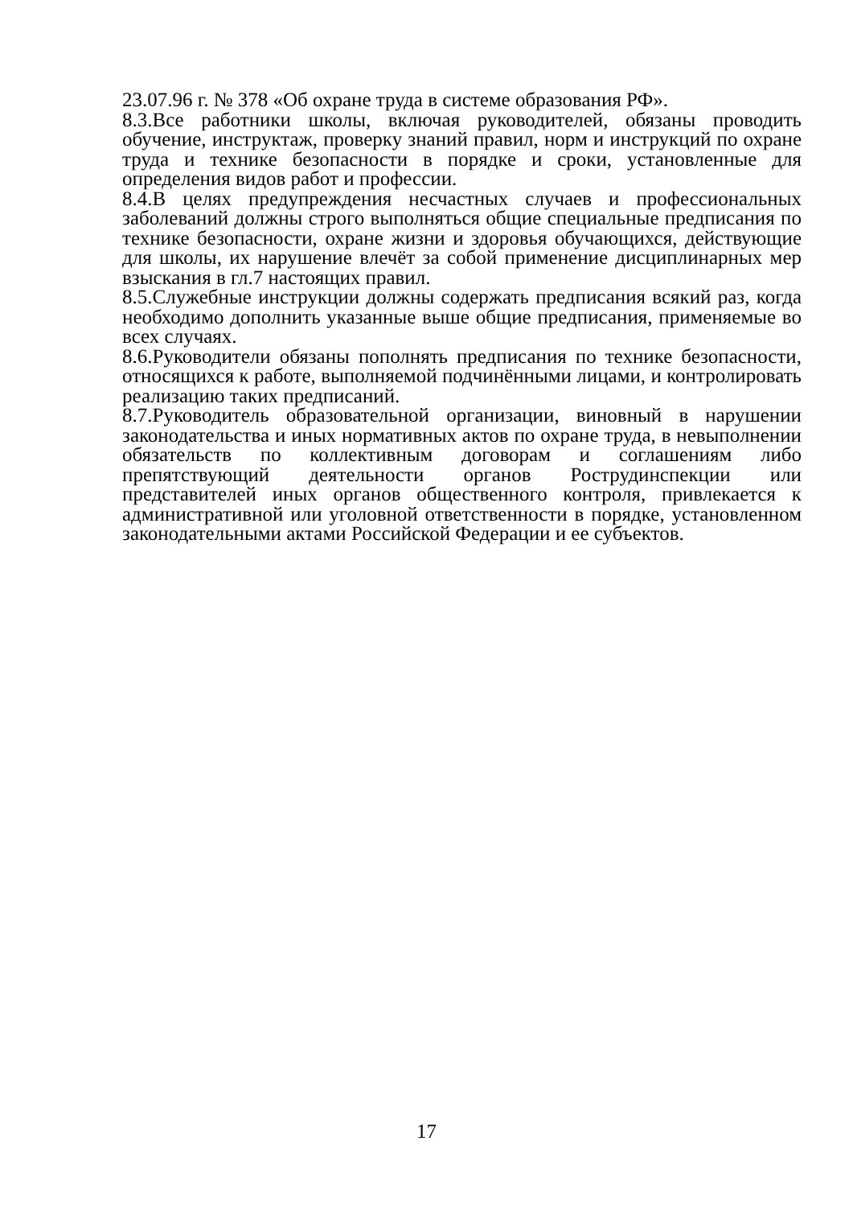23.07.96 г. № 378 «Об охране труда в системе образования РФ».
8.3.Все работники школы, включая руководителей, обязаны проводить обучение, инструктаж, проверку знаний правил, норм и инструкций по охране труда и технике безопасности в порядке и сроки, установленные для определения видов работ и профессии.
8.4.В целях предупреждения несчастных случаев и профессиональных заболеваний должны строго выполняться общие специальные предписания по технике безопасности, охране жизни и здоровья обучающихся, действующие для школы, их нарушение влечёт за собой применение дисциплинарных мер взыскания в гл.7 настоящих правил.
8.5.Служебные инструкции должны содержать предписания всякий раз, когда необходимо дополнить указанные выше общие предписания, применяемые во всех случаях.
8.6.Руководители обязаны пополнять предписания по технике безопасности, относящихся к работе, выполняемой подчинёнными лицами, и контролировать реализацию таких предписаний.
8.7.Руководитель образовательной организации, виновный в нарушении законодательства и иных нормативных актов по охране труда, в невыполнении обязательств по коллективным договорам и соглашениям либо препятствующий деятельности органов Рострудинспекции или представителей иных органов общественного контроля, привлекается к административной или уголовной ответственности в порядке, установленном законодательными актами Российской Федерации и ее субъектов.
17